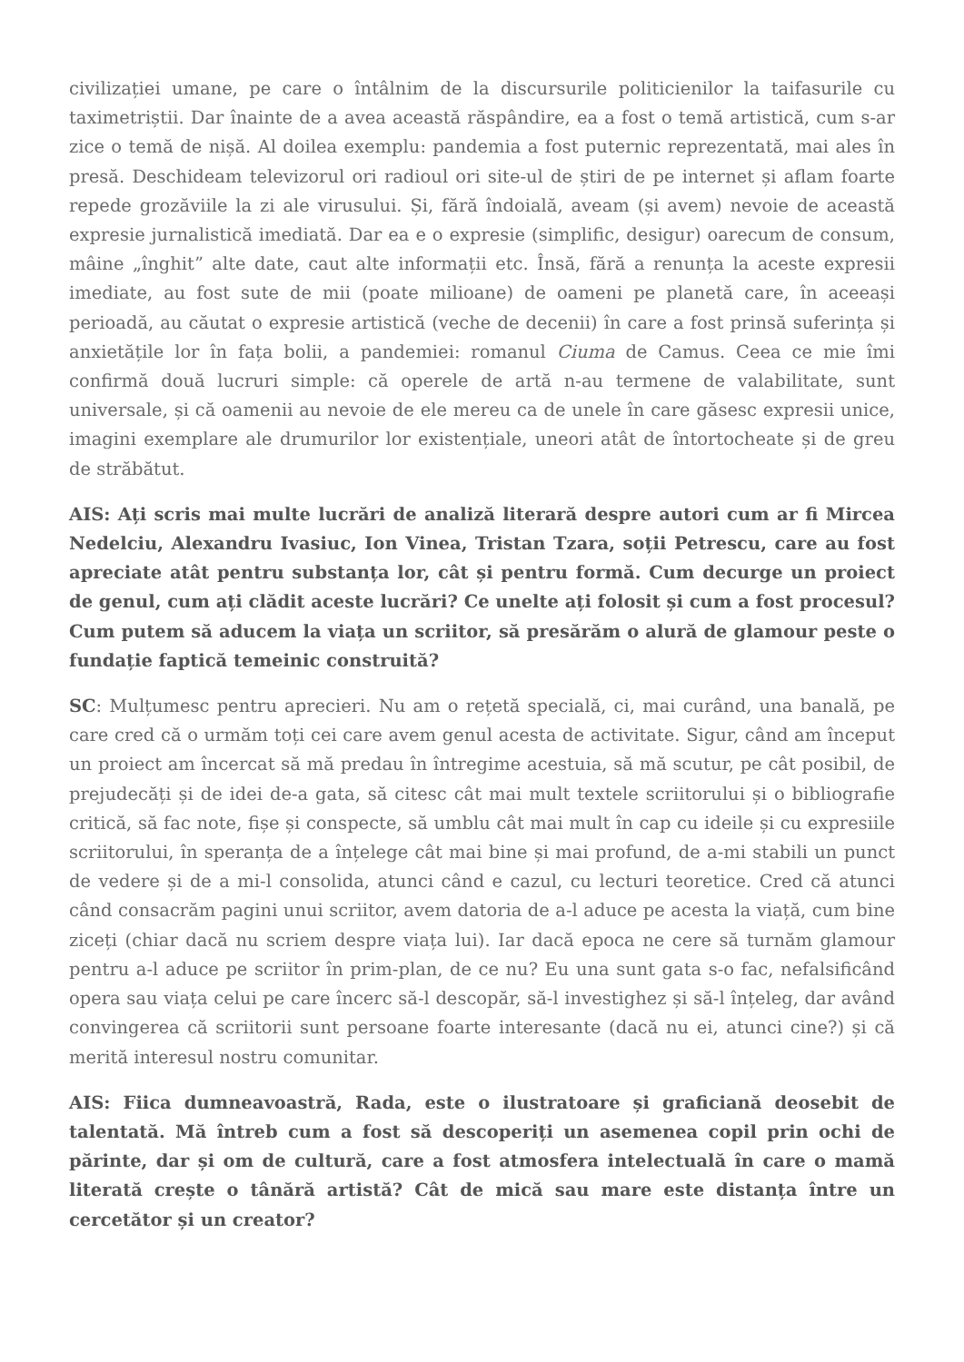civilizației umane, pe care o întâlnim de la discursurile politicienilor la taifasurile cu taximetriștii. Dar înainte de a avea această răspândire, ea a fost o temă artistică, cum s-ar zice o temă de nișă. Al doilea exemplu: pandemia a fost puternic reprezentată, mai ales în presă. Deschideam televizorul ori radioul ori site-ul de știri de pe internet și aflam foarte repede grozăviile la zi ale virusului. Și, fără îndoială, aveam (și avem) nevoie de această expresie jurnalistică imediată. Dar ea e o expresie (simplific, desigur) oarecum de consum, mâine „înghit” alte date, caut alte informații etc. Însă, fără a renunța la aceste expresii imediate, au fost sute de mii (poate milioane) de oameni pe planetă care, în aceeași perioadă, au căutat o expresie artistică (veche de decenii) în care a fost prinsă suferința și anxietățile lor în fața bolii, a pandemiei: romanul Ciuma de Camus. Ceea ce mie îmi confirmă două lucruri simple: că operele de artă n-au termene de valabilitate, sunt universale, și că oamenii au nevoie de ele mereu ca de unele în care găsesc expresii unice, imagini exemplare ale drumurilor lor existențiale, uneori atât de întortocheate și de greu de străbătut.
AIS: Ați scris mai multe lucrări de analiză literară despre autori cum ar fi Mircea Nedelciu, Alexandru Ivasiuc, Ion Vinea, Tristan Tzara, soții Petrescu, care au fost apreciate atât pentru substanța lor, cât și pentru formă. Cum decurge un proiect de genul, cum ați clădit aceste lucrări? Ce unelte ați folosit și cum a fost procesul? Cum putem să aducem la viața un scriitor, să presărăm o alură de glamour peste o fundație faptică temeinic construită?
SC: Mulțumesc pentru aprecieri. Nu am o rețetă specială, ci, mai curând, una banală, pe care cred că o urmăm toți cei care avem genul acesta de activitate. Sigur, când am început un proiect am încercat să mă predau în întregime acestuia, să mă scutur, pe cât posibil, de prejudecăți și de idei de-a gata, să citesc cât mai mult textele scriitorului și o bibliografie critică, să fac note, fișe și conspecte, să umblu cât mai mult în cap cu ideile și cu expresiile scriitorului, în speranța de a înțelege cât mai bine și mai profund, de a-mi stabili un punct de vedere și de a mi-l consolida, atunci când e cazul, cu lecturi teoretice. Cred că atunci când consacrăm pagini unui scriitor, avem datoria de a-l aduce pe acesta la viață, cum bine ziceți (chiar dacă nu scriem despre viața lui). Iar dacă epoca ne cere să turnăm glamour pentru a-l aduce pe scriitor în prim-plan, de ce nu? Eu una sunt gata s-o fac, nefalsificând opera sau viața celui pe care încerc să-l descopăr, să-l investighez și să-l înțeleg, dar având convingerea că scriitorii sunt persoane foarte interesante (dacă nu ei, atunci cine?) și că merită interesul nostru comunitar.
AIS: Fiica dumneavoastră, Rada, este o ilustratoare și graficiană deosebit de talentată. Mă întreb cum a fost să descoperiți un asemenea copil prin ochi de părinte, dar și om de cultură, care a fost atmosfera intelectuală în care o mamă literată crește o tânără artistă? Cât de mică sau mare este distanța între un cercetător și un creator?